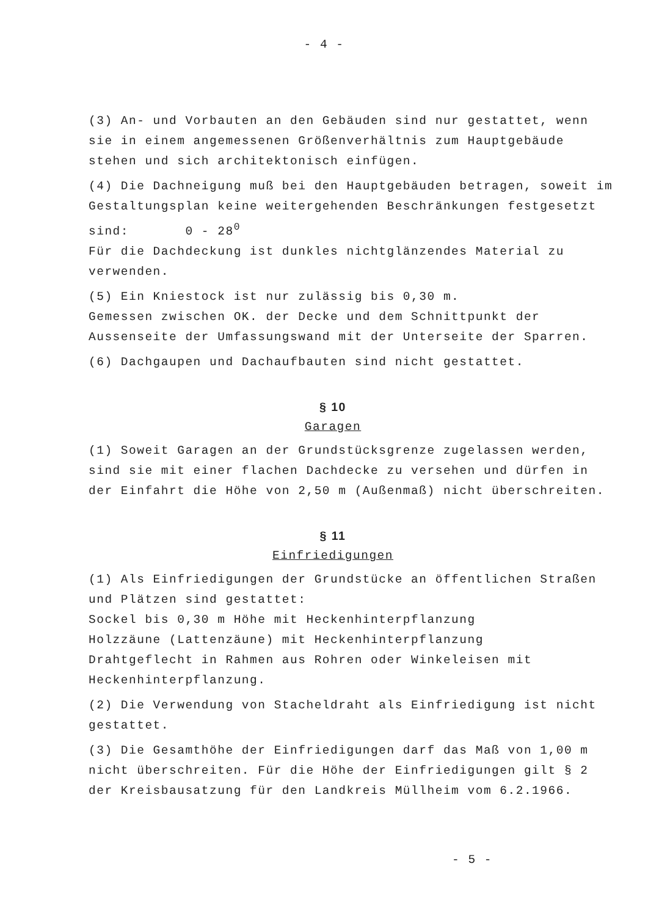- 4 -
(3) An- und Vorbauten an den Gebäuden sind nur gestattet, wenn sie in einem angemessenen Größenverhältnis zum Hauptgebäude stehen und sich architektonisch einfügen.
(4) Die Dachneigung muß bei den Hauptgebäuden betragen, soweit im Gestaltungsplan keine weitergehenden Beschränkungen festgesetzt sind: 0 - 28<sup>0</sup>
Für die Dachdeckung ist dunkles nichtglänzendes Material zu verwenden.
(5) Ein Kniestock ist nur zulässig bis 0,30 m.
Gemessen zwischen OK. der Decke und dem Schnittpunkt der Aussenseite der Umfassungswand mit der Unterseite der Sparren.
(6) Dachgaupen und Dachaufbauten sind nicht gestattet.
§ 10
Garagen
(1) Soweit Garagen an der Grundstücksgrenze zugelassen werden, sind sie mit einer flachen Dachdecke zu versehen und dürfen in der Einfahrt die Höhe von 2,50 m (Außenmaß) nicht überschreiten.
§ 11
Einfriedigungen
(1) Als Einfriedigungen der Grundstücke an öffentlichen Straßen und Plätzen sind gestattet:
Sockel bis 0,30 m Höhe mit Heckenhinterpflanzung
Holzzäune (Lattenzäune) mit Heckenhinterpflanzung
Drahtgeflecht in Rahmen aus Rohren oder Winkeleisen mit Heckenhinterpflanzung.
(2) Die Verwendung von Stacheldraht als Einfriedigung ist nicht gestattet.
(3) Die Gesamthöhe der Einfriedigungen darf das Maß von 1,00 m nicht überschreiten. Für die Höhe der Einfriedigungen gilt § 2 der Kreisbausatzung für den Landkreis Müllheim vom 6.2.1966.
- 5 -